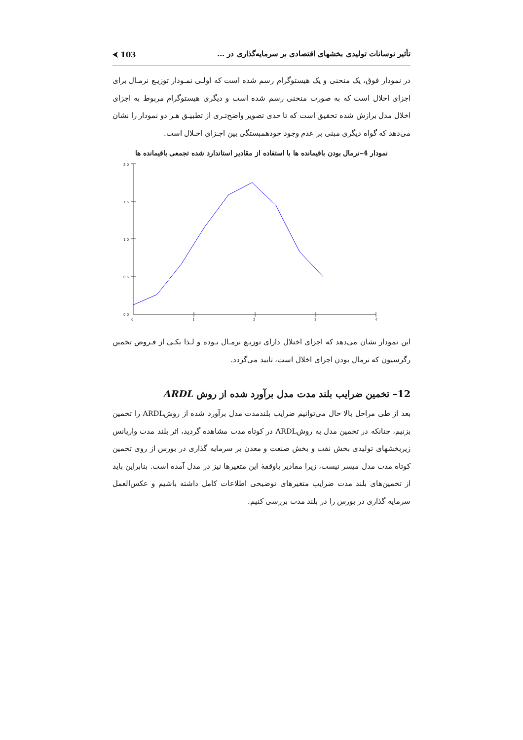تأثیر نوسانات تولیدی بخشهای اقتصادی بر سرمایه‌گذاری در … 103 ⮜
در نمودار فوق، یک منحنی و یک هیستوگرام رسم شده است که اولـی نمـودار توزیـع نرمـال برای اجزای اخلال است که به صورت منحنی رسم شده است و دیگری هیستوگرام مربوط به اجزای اخلال مدل برازش شده تحقیق است که تا حدی تصویر واضح‌تـری از تطبیـق هـر دو نمودار را نشان می‌دهد که گواه دیگری مبنی بر عدم وجود خودهمبستگی بین اجـزای اخـلال است.
نمودار 4–نرمال بودن باقیمانده ها با استفاده از مقادیر استاندارد شده تجمعی باقیمانده ها
2.0
1.5
1.0
0.5
0.0
0
1
2
3
4
این نمودار نشان می‌دهد که اجزای اختلال دارای توزیـع نرمـال بـوده و لـذا یکـی از فـروض تخمین رگرسیون که نرمال بودن اجزای اخلال است، تایید می‌گردد.
12– تخمین ضرایب بلند مدت مدل برآورد شده از روش ARDL
بعد از طی مراحل بالا حال می‌توانیم ضرایب بلندمدت مدل برآورد شده از روشARDL را تخمین بزنیم، چنانکه در تخمین مدل به روشARDL در کوتاه مدت مشاهده گردید، اثر بلند مدت واریانس زیربخشهای تولیدی بخش نفت و بخش صنعت و معدن بر سرمایه گذاری در بورس از روی تخمین کوتاه مدت مدل میسر نیست، زیرا مقادیر باوقفهٔ این متغیرها نیز در مدل آمده است. بنابراین باید از تخمین‌های بلند مدت ضرایب متغیرهای توضیحی اطلاعات کامل داشته باشیم و عکس‌العمل سرمایه گذاری در بورس را در بلند مدت بررسی کنیم.